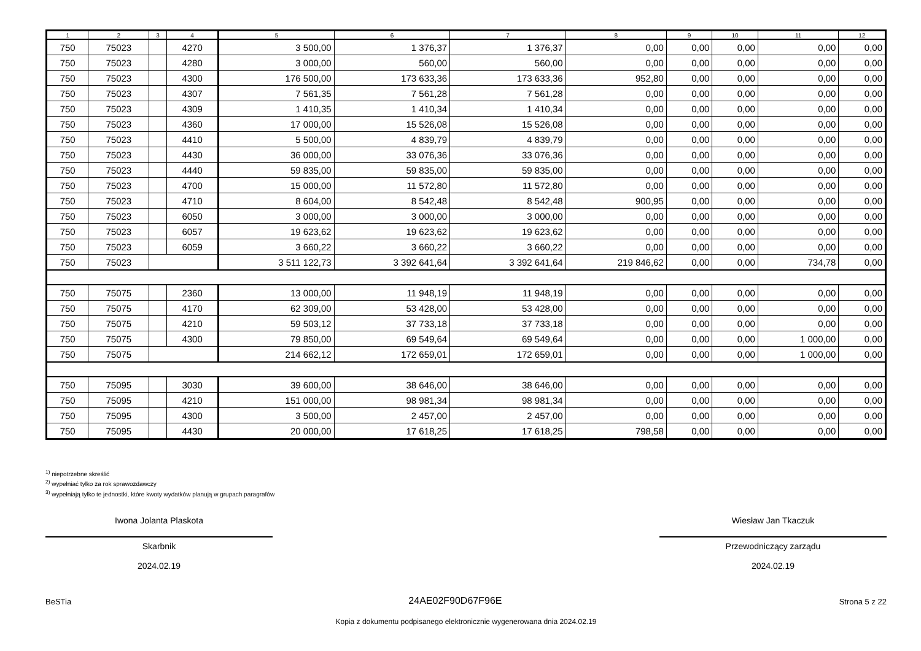| 1 | 2 | 3 | 4 | 5 | 6 | 7 | 8 | 9 | 10 | 11 | 12 |
| --- | --- | --- | --- | --- | --- | --- | --- | --- | --- | --- | --- |
| 750 | 75023 | | 4270 | 3 500,00 | 1 376,37 | 1 376,37 | 0,00 | 0,00 | 0,00 | 0,00 | 0,00 |
| 750 | 75023 | | 4280 | 3 000,00 | 560,00 | 560,00 | 0,00 | 0,00 | 0,00 | 0,00 | 0,00 |
| 750 | 75023 | | 4300 | 176 500,00 | 173 633,36 | 173 633,36 | 952,80 | 0,00 | 0,00 | 0,00 | 0,00 |
| 750 | 75023 | | 4307 | 7 561,35 | 7 561,28 | 7 561,28 | 0,00 | 0,00 | 0,00 | 0,00 | 0,00 |
| 750 | 75023 | | 4309 | 1 410,35 | 1 410,34 | 1 410,34 | 0,00 | 0,00 | 0,00 | 0,00 | 0,00 |
| 750 | 75023 | | 4360 | 17 000,00 | 15 526,08 | 15 526,08 | 0,00 | 0,00 | 0,00 | 0,00 | 0,00 |
| 750 | 75023 | | 4410 | 5 500,00 | 4 839,79 | 4 839,79 | 0,00 | 0,00 | 0,00 | 0,00 | 0,00 |
| 750 | 75023 | | 4430 | 36 000,00 | 33 076,36 | 33 076,36 | 0,00 | 0,00 | 0,00 | 0,00 | 0,00 |
| 750 | 75023 | | 4440 | 59 835,00 | 59 835,00 | 59 835,00 | 0,00 | 0,00 | 0,00 | 0,00 | 0,00 |
| 750 | 75023 | | 4700 | 15 000,00 | 11 572,80 | 11 572,80 | 0,00 | 0,00 | 0,00 | 0,00 | 0,00 |
| 750 | 75023 | | 4710 | 8 604,00 | 8 542,48 | 8 542,48 | 900,95 | 0,00 | 0,00 | 0,00 | 0,00 |
| 750 | 75023 | | 6050 | 3 000,00 | 3 000,00 | 3 000,00 | 0,00 | 0,00 | 0,00 | 0,00 | 0,00 |
| 750 | 75023 | | 6057 | 19 623,62 | 19 623,62 | 19 623,62 | 0,00 | 0,00 | 0,00 | 0,00 | 0,00 |
| 750 | 75023 | | 6059 | 3 660,22 | 3 660,22 | 3 660,22 | 0,00 | 0,00 | 0,00 | 0,00 | 0,00 |
| 750 | 75023 | | | 3 511 122,73 | 3 392 641,64 | 3 392 641,64 | 219 846,62 | 0,00 | 0,00 | 734,78 | 0,00 |
| 750 | 75075 | | 2360 | 13 000,00 | 11 948,19 | 11 948,19 | 0,00 | 0,00 | 0,00 | 0,00 | 0,00 |
| 750 | 75075 | | 4170 | 62 309,00 | 53 428,00 | 53 428,00 | 0,00 | 0,00 | 0,00 | 0,00 | 0,00 |
| 750 | 75075 | | 4210 | 59 503,12 | 37 733,18 | 37 733,18 | 0,00 | 0,00 | 0,00 | 0,00 | 0,00 |
| 750 | 75075 | | 4300 | 79 850,00 | 69 549,64 | 69 549,64 | 0,00 | 0,00 | 0,00 | 1 000,00 | 0,00 |
| 750 | 75075 | | | 214 662,12 | 172 659,01 | 172 659,01 | 0,00 | 0,00 | 0,00 | 1 000,00 | 0,00 |
| 750 | 75095 | | 3030 | 39 600,00 | 38 646,00 | 38 646,00 | 0,00 | 0,00 | 0,00 | 0,00 | 0,00 |
| 750 | 75095 | | 4210 | 151 000,00 | 98 981,34 | 98 981,34 | 0,00 | 0,00 | 0,00 | 0,00 | 0,00 |
| 750 | 75095 | | 4300 | 3 500,00 | 2 457,00 | 2 457,00 | 0,00 | 0,00 | 0,00 | 0,00 | 0,00 |
| 750 | 75095 | | 4430 | 20 000,00 | 17 618,25 | 17 618,25 | 798,58 | 0,00 | 0,00 | 0,00 | 0,00 |
<sup>1)</sup> niepotrzebne skreślić
<sup>2)</sup> wypełniać tylko za rok sprawozdawczy
<sup>3)</sup> wypełniają tylko te jednostki, które kwoty wydatków planują w grupach paragrafów
Iwona Jolanta Plaskota
Skarbnik
2024.02.19
Wiesław Jan Tkaczuk
Przewodniczący zarządu
2024.02.19
BeSTia 24AE02F90D67F96E Strona 5 z 22
Kopia z dokumentu podpisanego elektronicznie wygenerowana dnia 2024.02.19